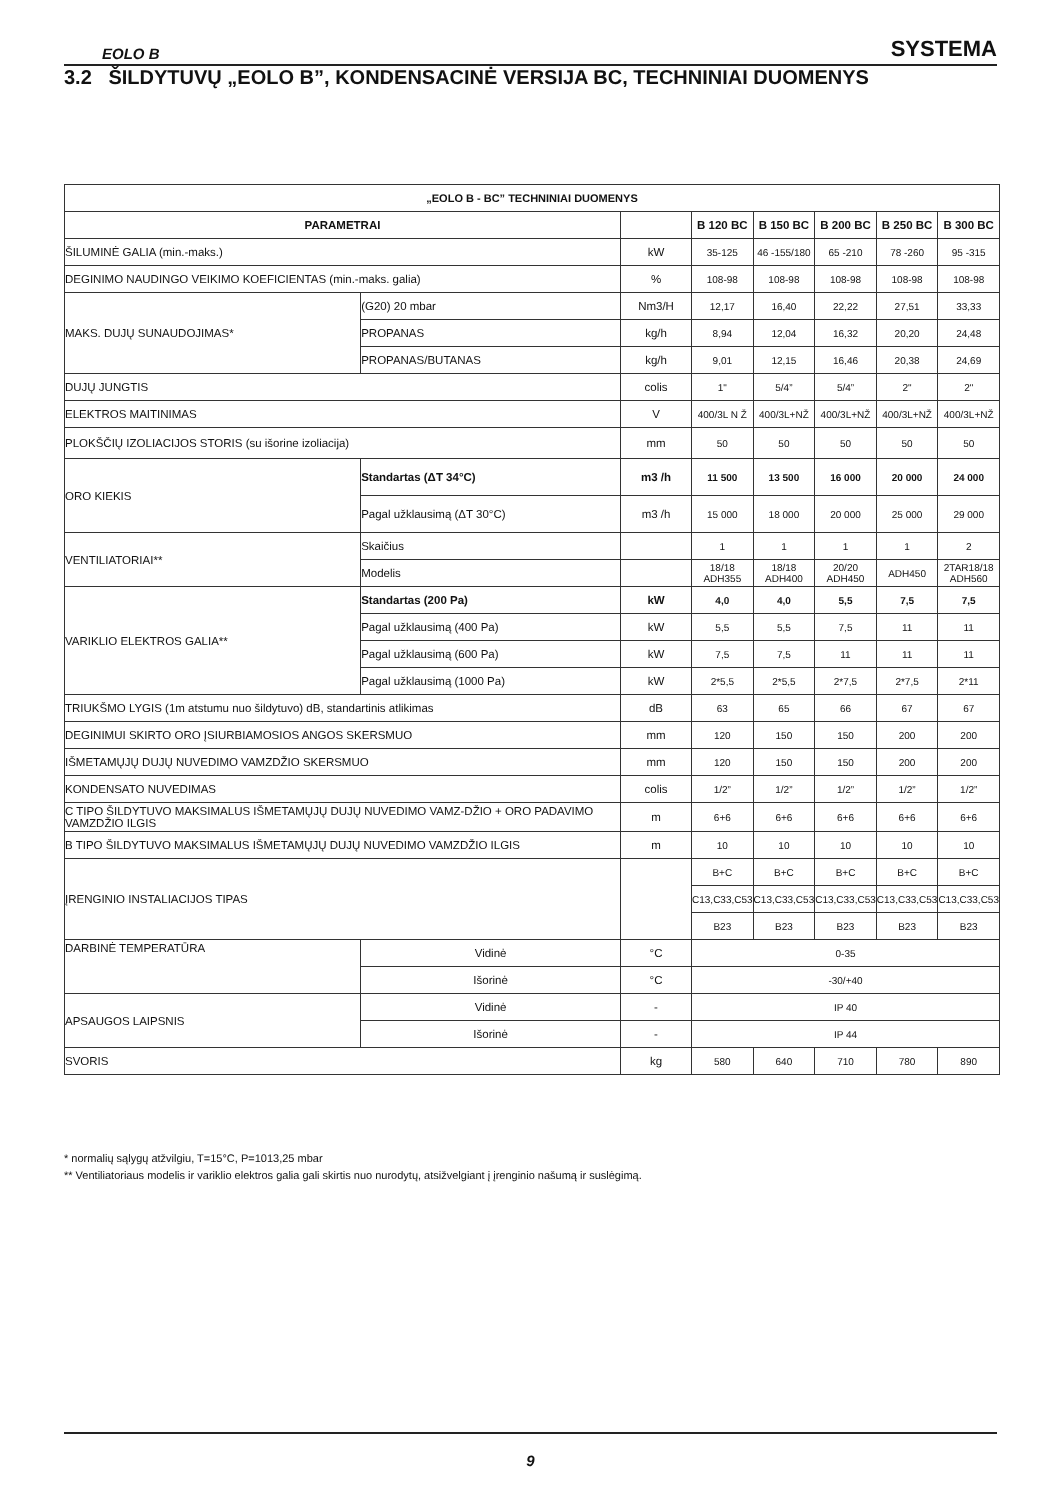EOLO B SYSTEMA
3.2 ŠILDYTUVŲ „EOLO B”, KONDENSACINĖ VERSIJA BC, TECHNINIAI DUOMENYS
| „EOLO B - BC” TECHNINIAI DUOMENYS | | | | | | | |
| --- | --- | --- | --- | --- | --- | --- | --- |
| PARAMETRAI | | | B 120 BC | B 150 BC | B 200 BC | B 250 BC | B 300 BC |
| ŠILUMINĖ GALIA (min.-maks.) | | kW | 35-125 | 46 -155/180 | 65 -210 | 78 -260 | 95 -315 |
| DEGINIMO NAUDINGO VEIKIMO KOEFICIENTAS (min.-maks. galia) | | % | 108-98 | 108-98 | 108-98 | 108-98 | 108-98 |
| MAKS. DUJŲ SUNAUDOJIMAS* | (G20) 20 mbar | Nm3/H | 12,17 | 16,40 | 22,22 | 27,51 | 33,33 |
| | PROPANAS | kg/h | 8,94 | 12,04 | 16,32 | 20,20 | 24,48 |
| | PROPANAS/BUTANAS | kg/h | 9,01 | 12,15 | 16,46 | 20,38 | 24,69 |
| DUJŲ JUNGTIS | | colis | 1" | 5/4” | 5/4” | 2" | 2" |
| ELEKTROS MAITINIMAS | | V | 400/3L N Ž | 400/3L+NŽ | 400/3L+NŽ | 400/3L+NŽ | 400/3L+NŽ |
| PLOKŠČIŲ IZOLIACIJOS STORIS (su išorine izoliacija) | | mm | 50 | 50 | 50 | 50 | 50 |
| ORO KIEKIS | Standartas (ΔT 34°C) | m3 /h | 11 500 | 13 500 | 16 000 | 20 000 | 24 000 |
| | Pagal užklausimą (ΔT 30°C) | m3 /h | 15 000 | 18 000 | 20 000 | 25 000 | 29 000 |
| VENTILIATORIAI** | Skaičius | | 1 | 1 | 1 | 1 | 2 |
| | Modelis | | 18/18 ADH355 | 18/18 ADH400 | 20/20 ADH450 | ADH450 | 2TAR18/18 ADH560 |
| VARIKLIO ELEKTROS GALIA** | Standartas (200 Pa) | kW | 4,0 | 4,0 | 5,5 | 7,5 | 7,5 |
| | Pagal užklausimą (400 Pa) | kW | 5,5 | 5,5 | 7,5 | 11 | 11 |
| | Pagal užklausimą (600 Pa) | kW | 7,5 | 7,5 | 11 | 11 | 11 |
| | Pagal užklausimą (1000 Pa) | kW | 2*5,5 | 2*5,5 | 2*7,5 | 2*7,5 | 2*11 |
| TRIUKŠMO LYGIS (1m atstumu nuo šildytuvo) dB, standartinis atlikimas | | dB | 63 | 65 | 66 | 67 | 67 |
| DEGINIMUI SKIRTO ORO ĮSIURBIAMOSIOS ANGOS SKERSMUO | | mm | 120 | 150 | 150 | 200 | 200 |
| IŠMETAMŲJŲ DUJŲ NUVEDIMO VAMZDŽIO SKERSMUO | | mm | 120 | 150 | 150 | 200 | 200 |
| KONDENSATO NUVEDIMAS | | colis | 1/2” | 1/2” | 1/2” | 1/2” | 1/2” |
| C TIPO ŠILDYTUVO MAKSIMALUS IŠMETAMŲJŲ DUJŲ NUVEDIMO VAMZ-DŽIO + ORO PADAVIMO VAMZDŽIO ILGIS | | m | 6+6 | 6+6 | 6+6 | 6+6 | 6+6 |
| B TIPO ŠILDYTUVO MAKSIMALUS IŠMETAMŲJŲ DUJŲ NUVEDIMO VAMZDŽIO ILGIS | | m | 10 | 10 | 10 | 10 | 10 |
| ĮRENGINIO INSTALIACIJOS TIPAS | | | B+C | B+C | B+C | B+C | B+C |
| | | | C13,C33,C53 | C13,C33,C53 | C13,C33,C53 | C13,C33,C53 | C13,C33,C53 |
| | | | B23 | B23 | B23 | B23 | B23 |
| DARBINĖ TEMPERATŪRA | Vidinė | °C | 0-35 | | | | |
| | Išorinė | °C | -30/+40 | | | | |
| APSAUGOS LAIPSNIS | Vidinė | - | IP 40 | | | | |
| | Išorinė | - | IP 44 | | | | |
| SVORIS | | kg | 580 | 640 | 710 | 780 | 890 |
* normalių sąlygų atžvilgiu, T=15°C, P=1013,25 mbar
** Ventiliatoriaus modelis ir variklio elektros galia gali skirtis nuo nurodytų, atsižvelgiant į įrenginio našumą ir suslėgimą.
9